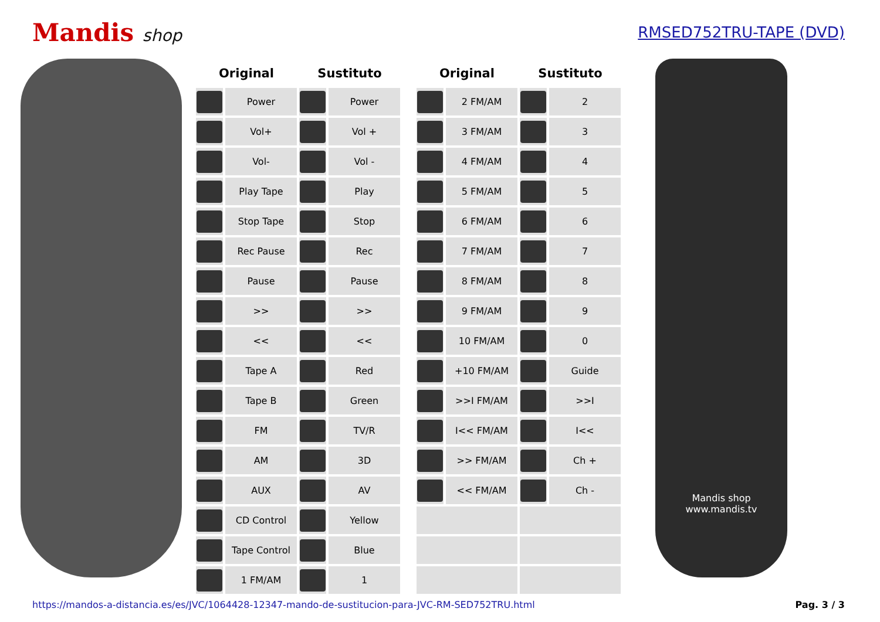Mandis shop RMSED752TRU-TAPE (DVD)
| Original | | Sustituto | |
| --- | --- | --- | --- |
| | Power | | Power |
| | Vol+ | | Vol + |
| | Vol- | | Vol - |
| | Play Tape | | Play |
| | Stop Tape | | Stop |
| | Rec Pause | | Rec |
| | Pause | | Pause |
| | >> | | >> |
| | << | | << |
| | Tape A | | Red |
| | Tape B | | Green |
| | FM | | TV/R |
| | AM | | 3D |
| | AUX | | AV |
| | CD Control | | Yellow |
| | Tape Control | | Blue |
| | 1 FM/AM | | 1 |
| Original | | Sustituto | |
| --- | --- | --- | --- |
| | 2 FM/AM | | 2 |
| | 3 FM/AM | | 3 |
| | 4 FM/AM | | 4 |
| | 5 FM/AM | | 5 |
| | 6 FM/AM | | 6 |
| | 7 FM/AM | | 7 |
| | 8 FM/AM | | 8 |
| | 9 FM/AM | | 9 |
| | 10 FM/AM | | 0 |
| | +10 FM/AM | | Guide |
| | >>I FM/AM | | >>I |
| | I<< FM/AM | | I<< |
| | >> FM/AM | | Ch + |
| | << FM/AM | | Ch - |
Mandis shop
www.mandis.tv
https://mandos-a-distancia.es/es/JVC/1064428-12347-mando-de-sustitucion-para-JVC-RM-SED752TRU.html Pag. 3 / 3